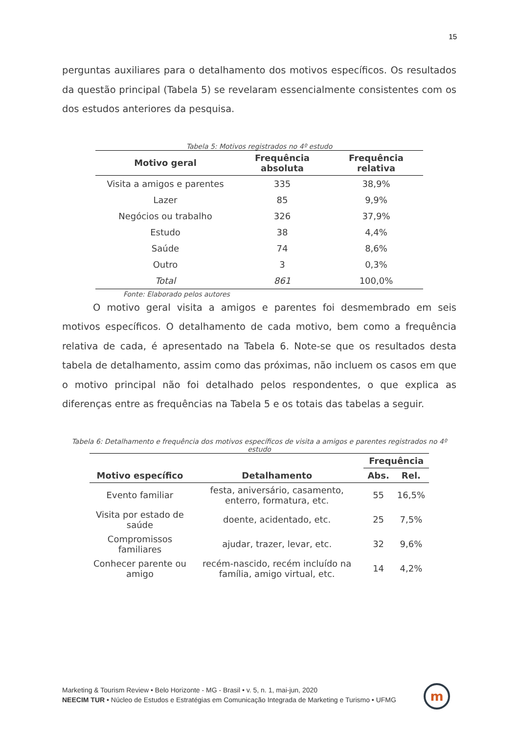15
perguntas auxiliares para o detalhamento dos motivos específicos. Os resultados da questão principal (Tabela 5) se revelaram essencialmente consistentes com os dos estudos anteriores da pesquisa.
Tabela 5: Motivos registrados no 4º estudo
| Motivo geral | Frequência absoluta | Frequência relativa |
| --- | --- | --- |
| Visita a amigos e parentes | 335 | 38,9% |
| Lazer | 85 | 9,9% |
| Negócios ou trabalho | 326 | 37,9% |
| Estudo | 38 | 4,4% |
| Saúde | 74 | 8,6% |
| Outro | 3 | 0,3% |
| Total | 861 | 100,0% |
Fonte: Elaborado pelos autores
O motivo geral visita a amigos e parentes foi desmembrado em seis motivos específicos. O detalhamento de cada motivo, bem como a frequência relativa de cada, é apresentado na Tabela 6. Note-se que os resultados desta tabela de detalhamento, assim como das próximas, não incluem os casos em que o motivo principal não foi detalhado pelos respondentes, o que explica as diferenças entre as frequências na Tabela 5 e os totais das tabelas a seguir.
Tabela 6: Detalhamento e frequência dos motivos específicos de visita a amigos e parentes registrados no 4º estudo
| Motivo específico | Detalhamento | Frequência | |
| --- | --- | --- | --- |
| | | Abs. | Rel. |
| Evento familiar | festa, aniversário, casamento, enterro, formatura, etc. | 55 | 16,5% |
| Visita por estado de saúde | doente, acidentado, etc. | 25 | 7,5% |
| Compromissos familiares | ajudar, trazer, levar, etc. | 32 | 9,6% |
| Conhecer parente ou amigo | recém-nascido, recém incluído na família, amigo virtual, etc. | 14 | 4,2% |
Marketing & Tourism Review • Belo Horizonte - MG - Brasil • v. 5, n. 1, mai-jun, 2020
NEECIM TUR • Núcleo de Estudos e Estratégias em Comunicação Integrada de Marketing e Turismo • UFMG
m